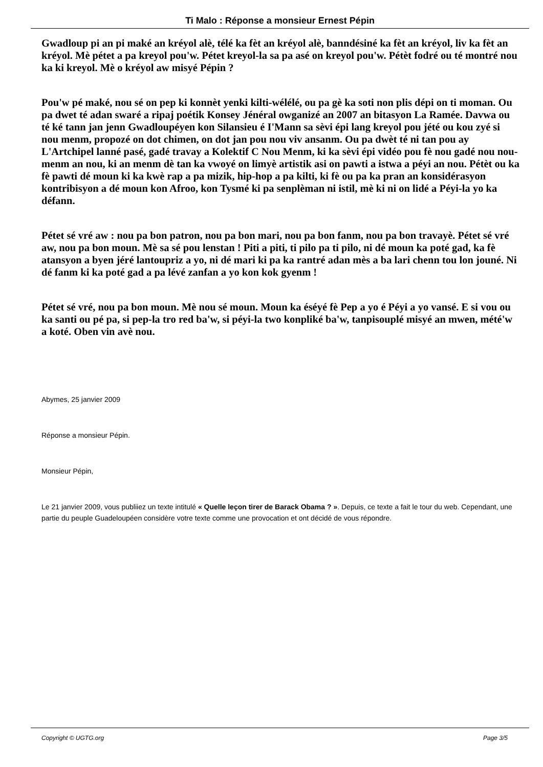Ti Malo : Réponse a monsieur Ernest Pépin
Gwadloup pi an pi maké an kréyol alè, télé ka fèt an kréyol alè, banndésiné ka fèt an kréyol, liv ka fèt an kréyol. Mè pétet a pa kreyol pou'w. Pétet kreyol-la sa pa asé on kreyol pou'w. Pétèt fodré ou té montré nou ka ki kreyol. Mè o kréyol aw misyé Pépin ?
Pou'w pé maké, nou sé on pep ki konnèt yenki kilti-wélélé, ou pa gè ka soti non plis dépi on ti moman. Ou pa dwet té adan swaré a ripaj poétik Konsey Jénéral owganizé an 2007 an bitasyon La Ramée. Davwa ou té ké tann jan jenn Gwadloupéyen kon Silansieu é I'Mann sa sèvi épi lang kreyol pou jété ou kou zyé si nou menm, propozé on dot chimen, on dot jan pou nou viv ansanm. Ou pa dwèt té ni tan pou ay L'Artchipel lanné pasé, gadé travay a Kolektif C Nou Menm, ki ka sèvi épi vidéo pou fè nou gadé nou nou-menm an nou, ki an menm dè tan ka vwoyé on limyè artistik asi on pawti a istwa a péyi an nou. Pétèt ou ka fè pawti dé moun ki ka kwè rap a pa mizik, hip-hop a pa kilti, ki fè ou pa ka pran an konsidérasyon kontribisyon a dé moun kon Afroo, kon Tysmé ki pa senplèman ni istil, mè ki ni on lidé a Péyi-la yo ka défann.
Pétet sé vré aw : nou pa bon patron, nou pa bon mari, nou pa bon fanm, nou pa bon travayè. Pétet sé vré aw, nou pa bon moun. Mè sa sé pou lenstan ! Piti a piti, ti pilo pa ti pilo, ni dé moun ka poté gad, ka fè atansyon a byen jéré lantoupriz a yo, ni dé mari ki pa ka rantré adan mès a ba lari chenn tou lon jouné. Ni dé fanm ki ka poté gad a pa lévé zanfan a yo kon kok gyenm !
Pétet sé vré, nou pa bon moun. Mè nou sé moun. Moun ka éséyé fè Pep a yo é Péyi a yo vansé. E si vou ou ka santi ou pé pa, si pep-la tro red ba'w, si péyi-la two konpliké ba'w, tanpisouplé misyé an mwen, mété'w a koté. Oben vin avè nou.
Abymes, 25 janvier 2009
Réponse a monsieur Pépin.
Monsieur Pépin,
Le 21 janvier 2009, vous publiiez un texte intitulé « Quelle leçon tirer de Barack Obama ? ». Depuis, ce texte a fait le tour du web. Cependant, une partie du peuple Guadeloupéen considère votre texte comme une provocation et ont décidé de vous répondre.
Copyright © UGTG.org Page 3/5